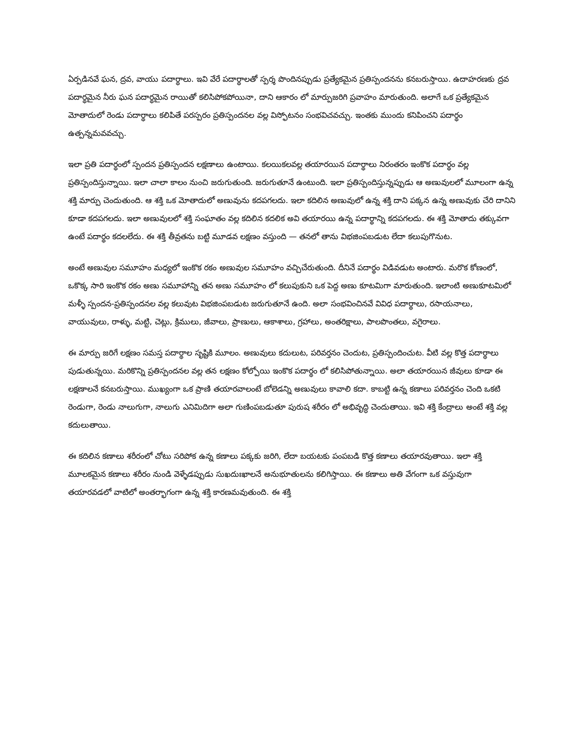ఏర్పడినవే ఘన, ద్రవ, వాయు పదార్థాలు. ఇవి వేరే పదార్థాలతో స్పర్శ పొందినప్పుడు ప్రత్యేకమైన ప్రతిస్పందనను కనబరుస్తాయి. ఉదాహరణకు ద్రవ పదార్థమైన నీరు ఘన పదార్థమైన రాయితో కలిసిపోకపోయినా, దాని ఆకారం లో మార్పుజరిగి ప్రవాహం మారుతుంది. అలాగే ఒక ప్రత్యేకమైన మోతాదులో రెండు పదార్థాలు కలిపితే పరస్పరం ప్రతిస్పందనల వల్ల విస్ఫోటనం సంభవిచవచ్చు. ఇంతకు ముందు కనిపించని పదార్థం ఉత్పన్నమవవచ్చు.
ఇలా ప్రతి పదార్థంలో స్పందన ప్రతిస్పందన లక్షణాలు ఉంటాయి. కలయికలవల్ల తయారయిన పదార్థాలు నిరంతరం ఇంకొక పదార్థం వల్ల ప్రతిస్పందిస్తున్నాయి. ఇలా చాలా కాలం నుంచి జరుగుతుంది. జరుగుతూనే ఉంటుంది. ఇలా ప్రతిస్పందిస్తున్నప్పుడు ఆ అణువులలో మూలంగా ఉన్న శక్తి మార్పు చెందుతుంది. ఆ శక్తి ఒక మోతాదులో అణువును కదపగలదు. ఇలా కదిలిన అణువులో ఉన్న శక్తి దాని పక్కన ఉన్న అణువుకు చేరి దానిని కూడా కదపగలదు. ఇలా అణువులలో శక్తి సంఘాతం వల్ల కదిలిన కదలిక అవి తయారయి ఉన్న పదార్థాన్ని కదపగలదు. ఈ శక్తి మోతాదు తక్కువగా ఉంటే పదార్థం కదలలేదు. ఈ శక్తి తీవ్రతను బట్టి మూడవ లక్షణం వస్తుంది — తనలో తాను విభజింపబడుట లేదా కలుపుగొనుట.
అంటే అణువుల సమూహం మధ్యలో ఇంకొక రకం అణువుల సమూహం వచ్చిచేరుతుంది. దీనినే పదార్థం విడివడుట అంటారు. మరొక కోణంలో, ఒకొక్క సారి ఇంకొక రకం అణు సమూహాన్ని తన అణు సమూహం లో కలుపుకుని ఒక పెద్ద అణు కూటమిగా మారుతుంది. ఇలాంటి అణుకూటమిలో మళ్ళీ స్పందన-ప్రతిస్పందనల వల్ల కలువుట విభజింపబడుట జరుగుతూనే ఉంది. అలా సంభవించినవే వివిధ పదార్థాలు, రసాయనాలు, వాయువులు, రాళ్ళు, మట్టి, చెట్లు, క్రిములు, జీవాలు, ప్రాణులు, ఆకాశాలు, గ్రహాలు, అంతరిక్షాలు, పాలపొంతలు, వగైరాలు.
ఈ మార్పు జరిగే లక్షణం సమస్త పదార్థాల సృష్టికి మూలం. అణువులు కదులుట, పరివర్తనం చెందుట, ప్రతిస్పందించుట. వీటి వల్ల కొత్త పదార్థాలు పుడుతున్నయి. మరికొన్ని ప్రతిస్పందనల వల్ల తన లక్షణం కోల్పోయి ఇంకొక పదార్థం లో కలిసిపోతున్నాయి. అలా తయారయిన జీవులు కూడా ఈ లక్షణాలనే కనబరుస్తాయి. ముఖ్యంగా ఒక ప్రాణి తయారవాలంటే బోలెడన్ని అణువులు కావాలి కదా. కాబట్టి ఉన్న కణాలు పరివర్తనం చెంది ఒకటి రెండుగా, రెండు నాలుగుగా, నాలుగు ఎనిమిదిగా అలా గుణింపబడుతూ పురుష శరీరం లో అభివృద్ధి చెందుతాయి. ఇవి శక్తి కేంద్రాలు అంటే శక్తి వల్ల కదులుతాయి.
ఈ కదిలిన కణాలు శరీరంలో చోటు సరిపోక ఉన్న కణాలు పక్కకు జరిగి, లేదా బయటకు పంపబడి కొత్త కణాలు తయారవుతాయి. ఇలా శక్తి మూలకమైన కణాలు శరీరం నుండి వెళ్ళేడప్పుడు సుఖదుఃఖాలనే అనుభూతులను కలిగిస్తాయి. ఈ కణాలు అతి వేగంగా ఒక వస్తువుగా తయారవడలో వాటిలో అంతర్భాగంగా ఉన్న శక్తి కారణమవుతుంది. ఈ శక్తి